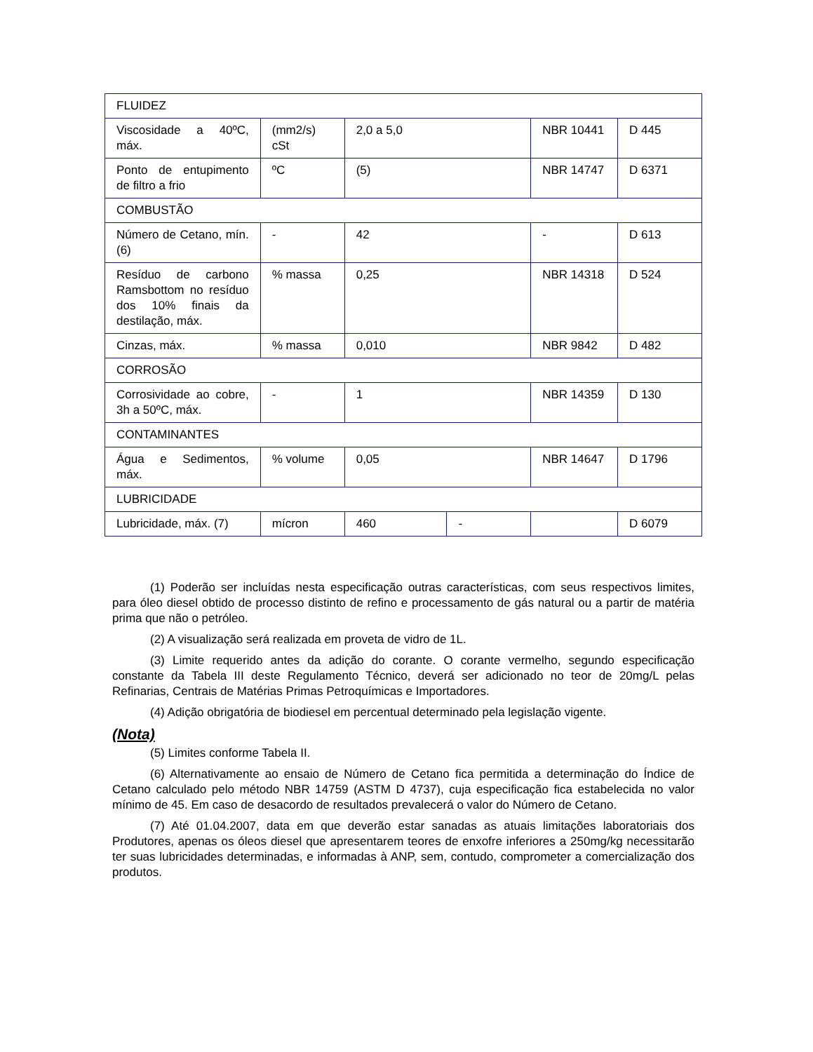| FLUIDEZ | | | | | |
| Viscosidade a 40ºC, máx. | (mm2/s) cSt | 2,0 a 5,0 | | NBR 10441 | D 445 |
| Ponto de entupimento de filtro a frio | ºC | (5) | | NBR 14747 | D 6371 |
| COMBUSTÃO | | | | | |
| Número de Cetano, mín. (6) | - | 42 | | - | D 613 |
| Resíduo de carbono Ramsbottom no resíduo dos 10% finais da destilação, máx. | % massa | 0,25 | | NBR 14318 | D 524 |
| Cinzas, máx. | % massa | 0,010 | | NBR 9842 | D 482 |
| CORROSÃO | | | | | |
| Corrosividade ao cobre, 3h a 50ºC, máx. | - | 1 | | NBR 14359 | D 130 |
| CONTAMINANTES | | | | | |
| Água e Sedimentos, máx. | % volume | 0,05 | | NBR 14647 | D 1796 |
| LUBRICIDADE | | | | | |
| Lubricidade, máx. (7) | mícron | 460 | - | | D 6079 |
(1) Poderão ser incluídas nesta especificação outras características, com seus respectivos limites, para óleo diesel obtido de processo distinto de refino e processamento de gás natural ou a partir de matéria prima que não o petróleo.
(2) A visualização será realizada em proveta de vidro de 1L.
(3) Limite requerido antes da adição do corante. O corante vermelho, segundo especificação constante da Tabela III deste Regulamento Técnico, deverá ser adicionado no teor de 20mg/L pelas Refinarias, Centrais de Matérias Primas Petroquímicas e Importadores.
(4) Adição obrigatória de biodiesel em percentual determinado pela legislação vigente.
(Nota)
(5) Limites conforme Tabela II.
(6) Alternativamente ao ensaio de Número de Cetano fica permitida a determinação do Índice de Cetano calculado pelo método NBR 14759 (ASTM D 4737), cuja especificação fica estabelecida no valor mínimo de 45. Em caso de desacordo de resultados prevalecerá o valor do Número de Cetano.
(7) Até 01.04.2007, data em que deverão estar sanadas as atuais limitações laboratoriais dos Produtores, apenas os óleos diesel que apresentarem teores de enxofre inferiores a 250mg/kg necessitarão ter suas lubricidades determinadas, e informadas à ANP, sem, contudo, comprometer a comercialização dos produtos.